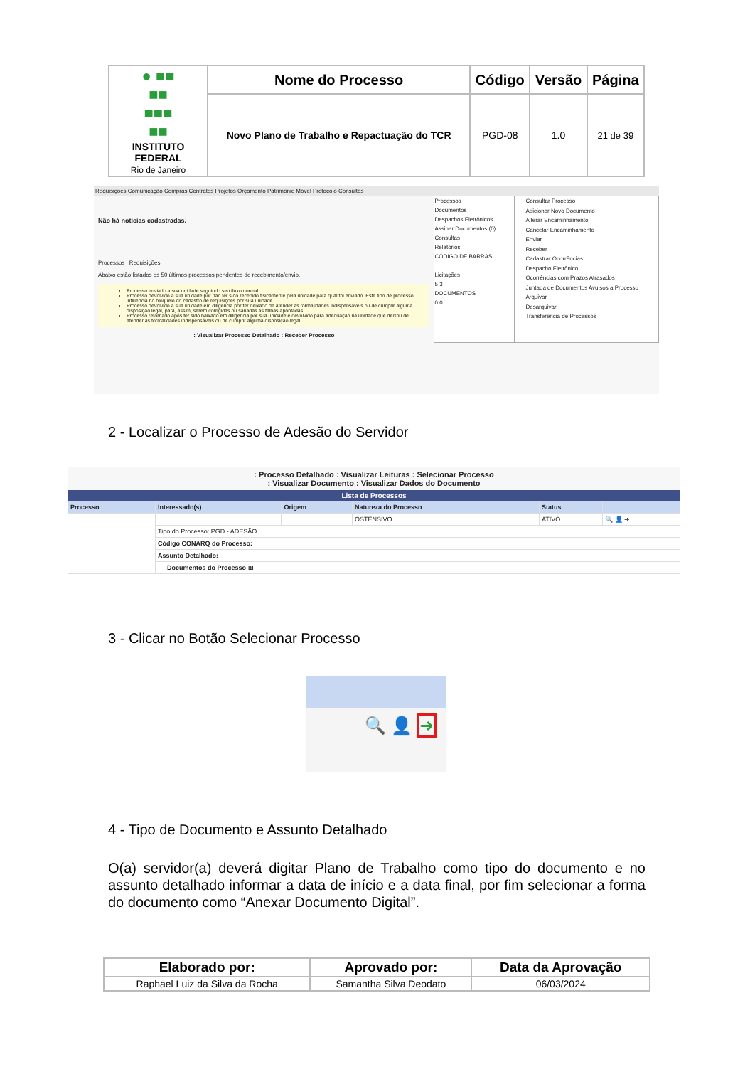| ● ■■ ■■ ■■■ ■■ INSTITUTO FEDERAL Rio de Janeiro | Nome do Processo | Código | Versão | Página |
| | Novo Plano de Trabalho e Repactuação do TCR | PGD-08 | 1.0 | 21 de 39 |
Requisições Comunicação Compras Contratos Projetos Orçamento Patrimônio Móvel Protocolo Consultas
Não há notícias cadastradas.
Processos | Requisições
Abaixo estão listados os 50 últimos processos pendentes de recebimento/envio.
Processo enviado a sua unidade seguindo seu fluxo normal.
Processo devolvido a sua unidade por não ter sido recebido fisicamente pela unidade para qual foi enviado. Este tipo de processo influencia no bloqueio do cadastro de requisições por sua unidade.
Processo devolvido a sua unidade em diligência por ter deixado de atender as formalidades indispensáveis ou de cumprir alguma disposição legal, para, assim, serem corrigidas ou sanadas as falhas apontadas.
Processo retornado após ter sido baixado em diligência por sua unidade e devolvido para adequação na unidade que deixou de atender as formalidades indispensáveis ou de cumprir alguma disposição legal.
: Visualizar Processo Detalhado : Receber Processo
Processos
Documentos
Despachos Eletrônicos
Assinar Documentos (0)
Consultas
Relatórios
CÓDIGO DE BARRAS
Licitações
5 3
DOCUMENTOS
0 0
Consultar Processo
Adicionar Novo Documento
Alterar Encaminhamento
Cancelar Encaminhamento
Enviar
Receber
Cadastrar Ocorrências
Despacho Eletrônico
Ocorrências com Prazos Atrasados
Juntada de Documentos Avulsos a Processo
Arquivar
Desarquivar
Transferência de Processos
2 - Localizar o Processo de Adesão do Servidor
: Processo Detalhado : Visualizar Leituras : Selecionar Processo
: Visualizar Documento : Visualizar Dados do Documento
Lista de Processos
| Processo | Interessado(s) | Origem | Natureza do Processo | Status | |
| --- | --- | --- | --- | --- | --- |
| | | | OSTENSIVO | ATIVO | 🔍 👤 ➜ |
| | Tipo do Processo: PGD - ADESÃO | | | | |
| | Código CONARQ do Processo: | | | | |
| | Assunto Detalhado: | | | | |
| | Documentos do Processo ⊞ | | | | |
3 - Clicar no Botão Selecionar Processo
🔍 👤 ➜
4 - Tipo de Documento e Assunto Detalhado
O(a) servidor(a) deverá digitar Plano de Trabalho como tipo do documento e no assunto detalhado informar a data de início e a data final, por fim selecionar a forma do documento como “Anexar Documento Digital”.
| Elaborado por: | Aprovado por: | Data da Aprovação |
| --- | --- | --- |
| Raphael Luiz da Silva da Rocha | Samantha Silva Deodato | 06/03/2024 |